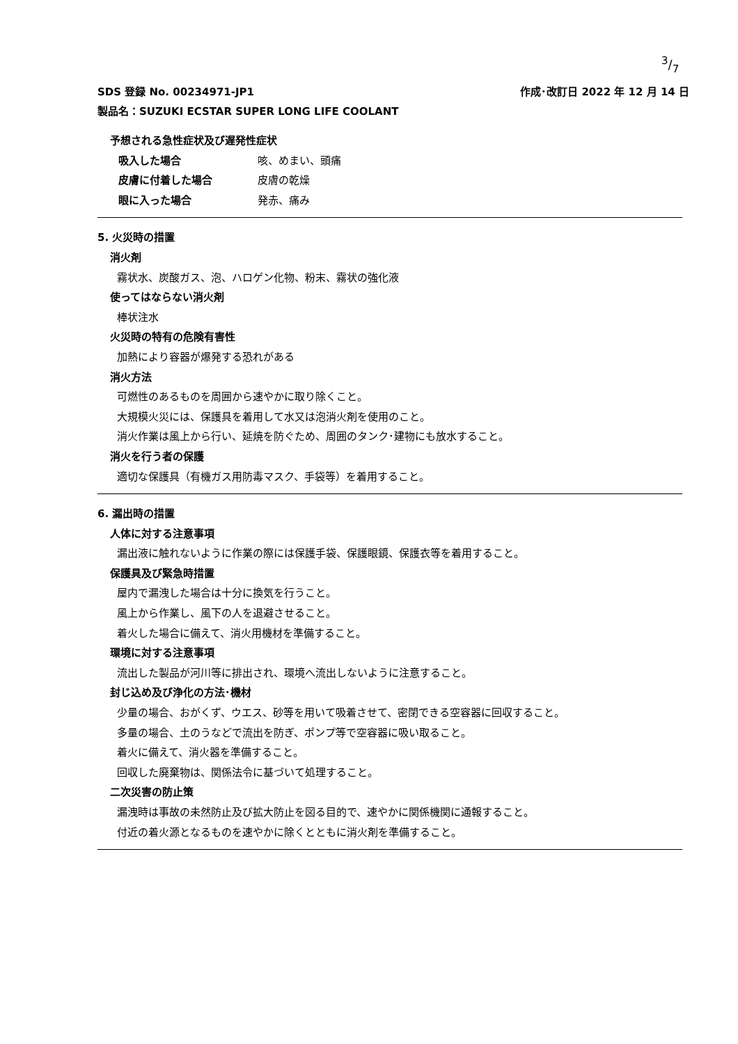3/7
作成･改訂日 2022 年 12 月 14 日 SDS 登録 No. 00234971-JP1
製品名：SUZUKI ECSTAR SUPER LONG LIFE COOLANT
予想される急性症状及び遅発性症状
吸入した場合 咳、めまい、頭痛
皮膚に付着した場合 皮膚の乾燥
眼に入った場合 発赤、痛み
5. 火災時の措置
消火剤
霧状水、炭酸ガス、泡、ハロゲン化物、粉末、霧状の強化液
使ってはならない消火剤
棒状注水
火災時の特有の危険有害性
加熱により容器が爆発する恐れがある
消火方法
可燃性のあるものを周囲から速やかに取り除くこと。
大規模火災には、保護具を着用して水又は泡消火剤を使用のこと。
消火作業は風上から行い、延焼を防ぐため、周囲のタンク･建物にも放水すること。
消火を行う者の保護
適切な保護具（有機ガス用防毒マスク、手袋等）を着用すること。
6. 漏出時の措置
人体に対する注意事項
漏出液に触れないように作業の際には保護手袋、保護眼鏡、保護衣等を着用すること。
保護具及び緊急時措置
屋内で漏洩した場合は十分に換気を行うこと。
風上から作業し、風下の人を退避させること。
着火した場合に備えて、消火用機材を準備すること。
環境に対する注意事項
流出した製品が河川等に排出され、環境へ流出しないように注意すること。
封じ込め及び浄化の方法･機材
少量の場合、おがくず、ウエス、砂等を用いて吸着させて、密閉できる空容器に回収すること。
多量の場合、土のうなどで流出を防ぎ、ポンプ等で空容器に吸い取ること。
着火に備えて、消火器を準備すること。
回収した廃棄物は、関係法令に基づいて処理すること。
二次災害の防止策
漏洩時は事故の未然防止及び拡大防止を図る目的で、速やかに関係機関に通報すること。
付近の着火源となるものを速やかに除くとともに消火剤を準備すること。